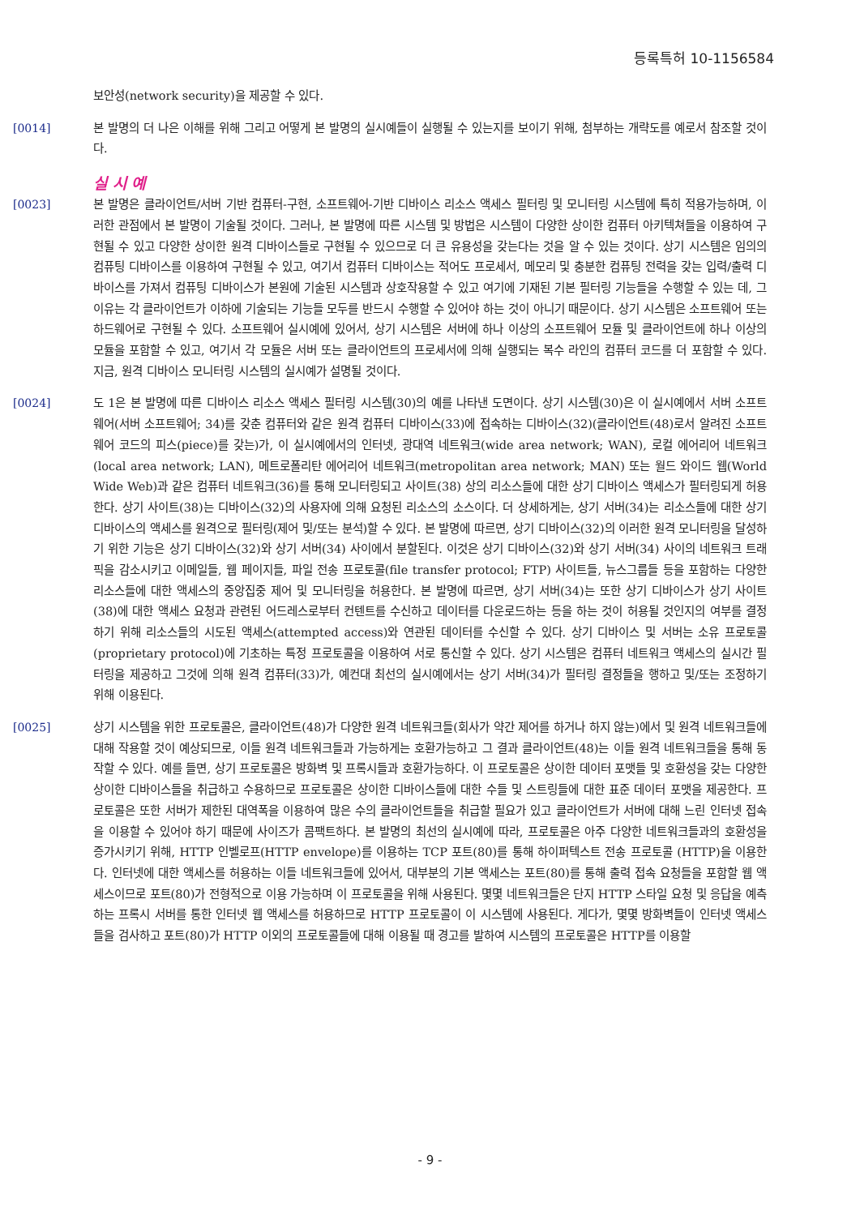등록특허 10-1156584
보안성(network security)을 제공할 수 있다.
[0014] 본 발명의 더 나은 이해를 위해 그리고 어떻게 본 발명의 실시예들이 실행될 수 있는지를 보이기 위해, 첨부하는 개략도를 예로서 참조할 것이다.
실 시 예
[0023] 본 발명은 클라이언트/서버 기반 컴퓨터-구현, 소프트웨어-기반 디바이스 리소스 액세스 필터링 및 모니터링 시스템에 특히 적용가능하며, 이러한 관점에서 본 발명이 기술될 것이다. 그러나, 본 발명에 따른 시스템 및 방법은 시스템이 다양한 상이한 컴퓨터 아키텍쳐들을 이용하여 구현될 수 있고 다양한 상이한 원격 디바이스들로 구현될 수 있으므로 더 큰 유용성을 갖는다는 것을 알 수 있는 것이다. 상기 시스템은 임의의 컴퓨팅 디바이스를 이용하여 구현될 수 있고, 여기서 컴퓨터 디바이스는 적어도 프로세서, 메모리 및 충분한 컴퓨팅 전력을 갖는 입력/출력 디바이스를 가져서 컴퓨팅 디바이스가 본원에 기술된 시스템과 상호작용할 수 있고 여기에 기재된 기본 필터링 기능들을 수행할 수 있는 데, 그 이유는 각 클라이언트가 이하에 기술되는 기능들 모두를 반드시 수행할 수 있어야 하는 것이 아니기 때문이다. 상기 시스템은 소프트웨어 또는 하드웨어로 구현될 수 있다. 소프트웨어 실시예에 있어서, 상기 시스템은 서버에 하나 이상의 소프트웨어 모듈 및 클라이언트에 하나 이상의 모듈을 포함할 수 있고, 여기서 각 모듈은 서버 또는 클라이언트의 프로세서에 의해 실행되는 복수 라인의 컴퓨터 코드를 더 포함할 수 있다. 지금, 원격 디바이스 모니터링 시스템의 실시예가 설명될 것이다.
[0024] 도 1은 본 발명에 따른 디바이스 리소스 액세스 필터링 시스템(30)의 예를 나타낸 도면이다. 상기 시스템(30)은 이 실시예에서 서버 소프트웨어(서버 소프트웨어; 34)를 갖춘 컴퓨터와 같은 원격 컴퓨터 디바이스(33)에 접속하는 디바이스(32)(클라이언트(48)로서 알려진 소프트웨어 코드의 피스(piece)를 갖는)가, 이 실시예에서의 인터넷, 광대역 네트워크(wide area network; WAN), 로컬 에어리어 네트워크(local area network; LAN), 메트로폴리탄 에어리어 네트워크(metropolitan area network; MAN) 또는 월드 와이드 웹(World Wide Web)과 같은 컴퓨터 네트워크(36)를 통해 모니터링되고 사이트(38) 상의 리소스들에 대한 상기 디바이스 액세스가 필터링되게 허용한다. 상기 사이트(38)는 디바이스(32)의 사용자에 의해 요청된 리소스의 소스이다. 더 상세하게는, 상기 서버(34)는 리소스들에 대한 상기 디바이스의 액세스를 원격으로 필터링(제어 및/또는 분석)할 수 있다. 본 발명에 따르면, 상기 디바이스(32)의 이러한 원격 모니터링을 달성하기 위한 기능은 상기 디바이스(32)와 상기 서버(34) 사이에서 분할된다. 이것은 상기 디바이스(32)와 상기 서버(34) 사이의 네트워크 트래픽을 감소시키고 이메일들, 웹 페이지들, 파일 전송 프로토콜(file transfer protocol; FTP) 사이트들, 뉴스그룹들 등을 포함하는 다양한 리소스들에 대한 액세스의 중앙집중 제어 및 모니터링을 허용한다. 본 발명에 따르면, 상기 서버(34)는 또한 상기 디바이스가 상기 사이트(38)에 대한 액세스 요청과 관련된 어드레스로부터 컨텐트를 수신하고 데이터를 다운로드하는 등을 하는 것이 허용될 것인지의 여부를 결정하기 위해 리소스들의 시도된 액세스(attempted access)와 연관된 데이터를 수신할 수 있다. 상기 디바이스 및 서버는 소유 프로토콜(proprietary protocol)에 기초하는 특정 프로토콜을 이용하여 서로 통신할 수 있다. 상기 시스템은 컴퓨터 네트워크 액세스의 실시간 필터링을 제공하고 그것에 의해 원격 컴퓨터(33)가, 예컨대 최선의 실시예에서는 상기 서버(34)가 필터링 결정들을 행하고 및/또는 조정하기 위해 이용된다.
[0025] 상기 시스템을 위한 프로토콜은, 클라이언트(48)가 다양한 원격 네트워크들(회사가 약간 제어를 하거나 하지 않는)에서 및 원격 네트워크들에 대해 작용할 것이 예상되므로, 이들 원격 네트워크들과 가능하게는 호환가능하고 그 결과 클라이언트(48)는 이들 원격 네트워크들을 통해 동작할 수 있다. 예를 들면, 상기 프로토콜은 방화벽 및 프록시들과 호환가능하다. 이 프로토콜은 상이한 데이터 포맷들 및 호환성을 갖는 다양한 상이한 디바이스들을 취급하고 수용하므로 프로토콜은 상이한 디바이스들에 대한 수들 및 스트링들에 대한 표준 데이터 포맷을 제공한다. 프로토콜은 또한 서버가 제한된 대역폭을 이용하여 많은 수의 클라이언트들을 취급할 필요가 있고 클라이언트가 서버에 대해 느린 인터넷 접속을 이용할 수 있어야 하기 때문에 사이즈가 콤팩트하다. 본 발명의 최선의 실시예에 따라, 프로토콜은 아주 다양한 네트워크들과의 호환성을 증가시키기 위해, HTTP 인벨로프(HTTP envelope)를 이용하는 TCP 포트(80)를 통해 하이퍼텍스트 전송 프로토콜 (HTTP)을 이용한다. 인터넷에 대한 액세스를 허용하는 이들 네트워크들에 있어서, 대부분의 기본 액세스는 포트(80)를 통해 출력 접속 요청들을 포함할 웹 액세스이므로 포트(80)가 전형적으로 이용 가능하며 이 프로토콜을 위해 사용된다. 몇몇 네트워크들은 단지 HTTP 스타일 요청 및 응답을 예측하는 프록시 서버를 통한 인터넷 웹 액세스를 허용하므로 HTTP 프로토콜이 이 시스템에 사용된다. 게다가, 몇몇 방화벽들이 인터넷 액세스들을 검사하고 포트(80)가 HTTP 이외의 프로토콜들에 대해 이용될 때 경고를 발하여 시스템의 프로토콜은 HTTP를 이용할
- 9 -